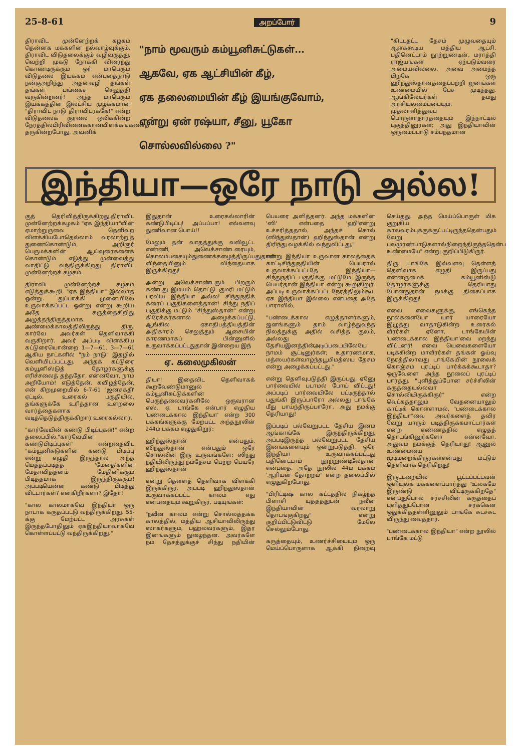25-8-61 அறப்போர் 9
திராவிட முன்னேற்றக் கழகம் தென்னக மக்களின் நல்வாழ்வுக்கும், திராவிட விடுதலைக்கும் வழிவகுத்து, வெற்றி முகடு நோக்கி விரைந்து கொண்டிருக்கும் ஓர் மாபெரும் விடுதலை இயக்கம் என்பதைநாடு நன்குஅறிந்து அதன்வழி தங்கள் தங்கள் பங்கைச் செலுத்தி வருகின்றனர்! அந்த மாபெரும் இயக்கத்தின் இலட்சிய முழக்கமான "திராவிட நாடு திராவிடர்க்கே!" என்ற விடுதலைக் குரலை ஒலிக்கின்ற நேரத்தில்பிரிவினைக்கானவிளக்கங்களைத் தருகின்றபோது, அவனிக்
"நாம் மூவரும் கம்யூனிசுட்டுகள்...
ஆகவே, ஏக ஆட்சியின் கீழ்,
ஏக தலைமையின் கீழ் இயங்குவோம்,
என்று ஏன் ரஷ்யா, சீனு, யூகோ
சொல்லவில்லை ?"
"கிட்டதட்ட தேசம் முழுவதையும் ஆளக்கூடிய மத்திய ஆட்சி, பதினெட்டாம் நூற்றுண்டின், மராத்தி ராஜ்யங்கள் ஏற்படும்வரை அமையவில்லை. அவை அமைந்த பிறகே ஒரு ஹிந்துஸ்தானத்தைப்பற்றி ஜனங்கள் உண்மையில் பேச முடிந்தது. ஆங்கிலேயர்கள் தமது அரசியலமைப்பையும், முதலாளித்துவப் பொருளாதாரத்தையும் இந்நாட்டில் புகுத்தினுர்கள்; அது இந்தியாவின் ஒருமைப்பாடு சம்பந்தமான
இந்தியா—ஒரே நாடு அல்ல!
குத் தெரிவித்திருக்கிறது.திராவிட முன்னேற்றக்கழகம் "ஏக இந்தியா"வின் ஏமாற்றுருவை தெளிவுற விளக்கியபோதெல்லாம் வரலாற்றுத் துணைகொண்டும், அறிஞர் பெருமக்களின் ஆய்வுரைகளைக் கொண்டும் எடுத்து முன்வைத்து வாதிட்டு வந்திருக்கிறது திராவிட முன்னேற்றக் கழகம்.
திராவிட முன்னேற்றக் கழகம் எடுத்துக்கூறி, "ஏக இந்தியா" இல்லாத ஒன்று. துப்பாக்கி முனையிலே உருவாக்கப்பட்ட ஒன்று என்று கூறிய அதே கருத்தைசிறிது அழுத்தந்திருத்தமாக அண்மைக்காலத்திலிருந்து திரு. கார்வே அவர்கள் தெளிவாக்கி வருகிறார். அவர் அப்படி விளக்கிய கட்டுரையொன்றை 1—7—61, 3—7—61 ஆகிய நாட்களில் "நம் நாடு" இதழில் வெளியிடப்பட்டது. அந்தக் கட்டுரை கம்யூனிஸ்டுத் தோழர்களுக்கு எரிச்சலைத் தந்ததோ, என்னவோ, நாம் அறியோம்! எடுத்தேன், கவிழ்த்தேன், என் கிறமுறையில் 6-7-61 'ஜனசக்தி' ஏட்டில், உரைகல் பகுதியில், தங்களுக்கே உரித்தான உளறலை வார்த்தைகளாக வடித்தெடுத்திருக்கிறார் உரைகல்லார்.
"கார்வேயின் கண்டு பிடிப்புகள்!" என்ற தலைப்பில்."கார்வேயின் கண்டுபிடிப்புகள்" என்றதைவிட "கம்யூனிசுடுகளின் கண்டு பிடிப்பு என்று எழுதி இருந்தால் அந்த மெத்தப்படித்த 'மேதை'களின் மேதாவித்தனம் மேதினிக்கும் பிடித்தமாக இருந்திருக்கும்! அப்படியென்ன கண்டு பிடித்து விட்டார்கள்? என்கிறீர்களா? இதோ!
"கால காலமாகவே இந்தியா ஒரு நாடாக கருதப்பட்டு வந்திருக்கிறது. 55-க்கு மேற்பட்ட அரசுகள் இருந்தபோதிலும் ஏகஇந்தியாவாகவே கொள்ளப்பட்டு வந்திருக்கிறது."
இதுதான் உரைகல்லாரின் கண்டுபிடிப்பு! அப்பப்பா! எவ்வளவு துணிவான பொய்!!
மேலும் தன் வாதத்துக்கு வலிவூட்ட எண்ணி, அலெக்சாண்டரையும், கொலம்பசையும்துணைக்கழைத்திருப்பதுதான் விந்தையினும் விந்தையாக இருக்கிறது!
அன்று அலெக்சாண்டரும் பிறரும் கண்டது இமயம் தொட்டு குமரி மட்டும் பரவிய இந்தியா அல்ல! சிந்துநதிக் கரைப் பகுதிகளைத்தான்! சிந்து நதிப் பகுதிக்கு மட்டும் "சிந்துஸ்தான்" என்று கிரேக்கர்களால் அழைக்கப்பட்டு, ஆங்கில ஏகாதிபத்தியத்தின் அதிகாரம் செலுத்தும் ஆசையின் காரணமாகப் பின்னுளில் உருவாக்கப்பட்டதுதான் இன்றைய இந்
ஏ. கலைமுகிலன்
தியா! இதைவிட தெளிவாகக் கூறவேண்டுமானுல் கம்யூனிசுட்டுக்களின் பெருந்தலைவர்களிலே ஒருவரான எஸ். ஏ. டாங்கே என்பார் எழுதிய 'பண்டைக்கால இந்தியா' என்ற 300 பக்கங்களுக்கு மேற்பட்ட அந்தநூலின் 244ம் பக்கம் எழுதுகிறுர்:
ஹிந்துஸ்தான் என்பதும், ஸிந்துஸ்தான் என்பதும் ஒரே சொல்லின் இரு உருவங்களே; ஸிந்து நதியிலிருந்து நம்தேசம் பெற்ற பெயரே ஹிந்துஸ்தான்
என்று தெள்ளத் தெளிவாக விளக்கி இருக்கிருர், அப்படி ஹிந்துஸ்தான் உருவாக்கப்பட்ட காலம் எது என்பதையும் கூறுகிருர், படியுங்கள்:
"நவீன காலம் என்று சொல்லத்தக்க காலத்தில், மத்திய ஆசியாவிலிருந்து ஸாகர்களும், பஹ்லவர்களும், இதர இனங்களும் நுழைந்தன. அவர்களே நம் தேசத்துக்குச் சிந்து நதியின் பெயரை அளித்தனர். அந்த மக்களின் 'ஸி' என்பதை 'ஹி'என்று உச்சரித்ததால், அந்தச் சொல் (ஸிந்துஸ்தான்) ஹிந்துஸ்தான் என்று திரிந்து வழக்கில் வந்துவிட்டது,"
என்று இந்தியா உருவான காலத்தைக் காட்டிசிந்துநதியின் பெயரால் உருவாக்கப்பட்டதே இந்தியா—சிந்துநதிப் பகுதிக்கு மட்டுமே இருந்த பெயர்தான் இந்தியா என்று கூறுகிறுர். அப்படி உருவாக்கப்பட்ட நேரத்திலும்கூட ஏக இந்தியா இல்லை என்பதை அதே பாராவில்,
"பண்டைக்கால எழுத்தாளர்களும், ஜனங்களும் தாம் வாழ்ந்துவந்த நிலத்துக்கு அதில் வசித்த குலம், அல்லது தேசியஇனத்தின்அடிப்படையிலேயே நாமம் சூட்டினுர்கள்; உதாரணமாக, மத்ஸயர்கள்வாழ்ந்தபூமிமத்ஸய தேசம் என்று அழைக்கப்பட்டது."
என்று தெளிவுபடுத்தி இருப்பது, ஏனுே பார்வையில் படாமல் போய் விட்டது! அப்படிப் பார்வையிலே பட்டிருந்தால் பதுங்கி இருப்பாரோ அல்லது டாங்கே மீது பாய்ந்திருப்பாரோ, அது நமக்கு தெரியாது!
இப்படிப் பல்வேறுபட்ட தேசிய இனம் ஆங்காங்கே இருந்திருக்கிறது, அப்படிஇருந்த பல்வேறுபட்ட தேசிய இனங்களையும் ஒன்றுபடுத்தி, ஒரே இந்தியா உருவாக்கப்பட்டது பதினெட்டாம் நூற்றுண்டிலேதான் என்பதை, அதே நூலில் 44ம் பக்கம் 'ஆரியன் தோற்றம்' என்ற தலைப்பில் எழுதுகிறபோது,
"பிரிட்டிஷ் கால கட்டத்தில் நிகழ்ந்த பிளாசி யுத்தத்துடன் நவீன இந்தியாவின் வரலாறு தொடங்குகிறது" என்று குறிப்பிட்டுவிட்டு மேலே செல்லும்போது,
கருத்தையும், உணர்ச்சியையும் ஒரு மெய்ப்பொருளாக ஆக்கி நிறைவு செய்தது. அந்த மெய்ப்பொருள் மிக குறுகிய காலவரம்புக்குக்குட்பட்டிருந்ததென்பதும் வேறு பலமுரண்பாடுகளால்நிறைந்திருந்ததென்பதும் உண்மையே" என்று குறிப்பிடுகிருர்.
திரு. டாங்கே இவ்வளவு தெள்ளத் தெளிவாக எழுதி இருப்பது என்னருமைக் கம்யூனிஸ்டு தோழர்களுக்கு தெரியாது போனதுதான் நமக்கு திகைப்பாக இருக்கிறது!
எவை எவைகளுக்கு, எங்கெந்த நூல்களையோ யார் யாரையோ இழுத்து வாதாடுகின்ற உரைகல் வீரர்கள் ஏனோ, டாங்கேயின் 'பண்டைக்கால இந்தியா'வை மறந்து விட்டனர்! எவை யெவைகளையோ படிக்கின்ற மாவீரர்கள் தங்கள் ஓய்வு நேரத்திலாவது டாங்கேயின் நூலைக் கொஞ்சம் புரட்டிப் பார்க்கக்கூடாதா? ஒருவேளை அந்த நூலைப் புரட்டிப் பார்த்து, "புளித்துப்போன சர்ச்சிலின் கருத்தையல்லவா சொல்லியிருக்கிருர்" என்ற வெட்கத்தாலும் வேதனையாலும் காட்டிக் கொள்ளாமல், "பண்டைக்கால இந்தியா"வை அவர்களைத் தவிர வேறு யாரும் படித்திருக்கமாட்டார்கள் என்ற எண்ணத்தில் எழுதத் தொடங்கினுர்களோ என்னவோ, அதுவும் நமக்குத் தெரியாது! ஆனுல் உண்மையை மூடிமறைக்கிருர்கள்என்பது மட்டும் தெளிவாக தெரிகிறது!
இருட்டறையில் பூட்டப்பட்டவன் ஒளியுலக மக்களைப்பார்த்து "உலகமே இருண்டு விட்டிருக்கிறதே" என்பதுபோல் சர்ச்சிலின் கருத்தைப் புளித்துப்போன சரக்கென ஒதுக்கித்தள்ளினுலும் டாங்கே சுடச்சுட விருந்து வைத்தார்.
"பண்டைக்கால இந்தியா" என்ற நூலில் டாங்கே மட்டு